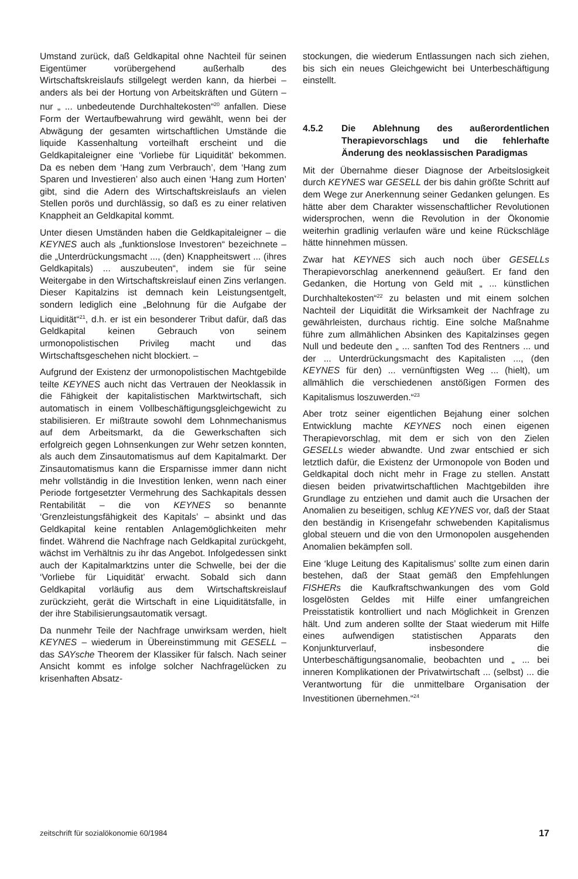Umstand zurück, daß Geldkapital ohne Nachteil für seinen Eigentümer vorübergehend außerhalb des Wirtschaftskreislaufs stillgelegt werden kann, da hierbei – anders als bei der Hortung von Arbeitskräften und Gütern – nur „ ... unbedeutende Durchhaltekosten“<sup>20</sup> anfallen. Diese Form der Wertaufbewahrung wird gewählt, wenn bei der Abwägung der gesamten wirtschaftlichen Umstände die liquide Kassenhaltung vorteilhaft erscheint und die Geldkapitaleigner eine ‘Vorliebe für Liquidität’ bekommen. Da es neben dem ‘Hang zum Verbrauch’, dem ‘Hang zum Sparen und Investieren’ also auch einen ‘Hang zum Horten’ gibt, sind die Adern des Wirtschaftskreislaufs an vielen Stellen porös und durchlässig, so daß es zu einer relativen Knappheit an Geldkapital kommt.
Unter diesen Umständen haben die Geldkapitaleigner – die KEYNES auch als „funktionslose Investoren“ bezeichnete – die „Unterdrückungsmacht ..., (den) Knappheitswert ... (ihres Geldkapitals) ... auszubeuten“, indem sie für seine Weitergabe in den Wirtschaftskreislauf einen Zins verlangen. Dieser Kapitalzins ist demnach kein Leistungsentgelt, sondern lediglich eine „Belohnung für die Aufgabe der Liquidität“<sup>21</sup>, d.h. er ist ein besonderer Tribut dafür, daß das Geldkapital keinen Gebrauch von seinem urmonopolistischen Privileg macht und das Wirtschaftsgeschehen nicht blockiert. –
Aufgrund der Existenz der urmonopolistischen Machtgebilde teilte KEYNES auch nicht das Vertrauen der Neoklassik in die Fähigkeit der kapitalistischen Marktwirtschaft, sich automatisch in einem Vollbeschäftigungsgleichgewicht zu stabilisieren. Er mißtraute sowohl dem Lohnmechanismus auf dem Arbeitsmarkt, da die Gewerkschaften sich erfolgreich gegen Lohnsenkungen zur Wehr setzen konnten, als auch dem Zinsautomatismus auf dem Kapitalmarkt. Der Zinsautomatismus kann die Ersparnisse immer dann nicht mehr vollständig in die Investition lenken, wenn nach einer Periode fortgesetzter Vermehrung des Sachkapitals dessen Rentabilität – die von KEYNES so benannte ‘Grenzleistungsfähigkeit des Kapitals’ – absinkt und das Geldkapital keine rentablen Anlagemöglichkeiten mehr findet. Während die Nachfrage nach Geldkapital zurückgeht, wächst im Verhältnis zu ihr das Angebot. Infolgedessen sinkt auch der Kapitalmarktzins unter die Schwelle, bei der die ‘Vorliebe für Liquidität’ erwacht. Sobald sich dann Geldkapital vorläufig aus dem Wirtschaftskreislauf zurückzieht, gerät die Wirtschaft in eine Liquiditätsfalle, in der ihre Stabilisierungsautomatik versagt.
Da nunmehr Teile der Nachfrage unwirksam werden, hielt KEYNES – wiederum in Übereinstimmung mit GESELL – das SAYsche Theorem der Klassiker für falsch. Nach seiner Ansicht kommt es infolge solcher Nachfragelücken zu krisenhaften Absatz-
stockungen, die wiederum Entlassungen nach sich ziehen, bis sich ein neues Gleichgewicht bei Unterbeschäftigung einstellt.
4.5.2 Die Ablehnung des außerordentlichen Therapievorschlags und die fehlerhafte Änderung des neoklassischen Paradigmas
Mit der Übernahme dieser Diagnose der Arbeitslosigkeit durch KEYNES war GESELL der bis dahin größte Schritt auf dem Wege zur Anerkennung seiner Gedanken gelungen. Es hätte aber dem Charakter wissenschaftlicher Revolutionen widersprochen, wenn die Revolution in der Ökonomie weiterhin gradlinig verlaufen wäre und keine Rückschläge hätte hinnehmen müssen.
Zwar hat KEYNES sich auch noch über GESELLs Therapievorschlag anerkennend geäußert. Er fand den Gedanken, die Hortung von Geld mit „ ... künstlichen Durchhaltekosten“<sup>22</sup> zu belasten und mit einem solchen Nachteil der Liquidität die Wirksamkeit der Nachfrage zu gewährleisten, durchaus richtig. Eine solche Maßnahme führe zum allmählichen Absinken des Kapitalzinses gegen Null und bedeute den „ ... sanften Tod des Rentners ... und der ... Unterdrückungsmacht des Kapitalisten ..., (den KEYNES für den) ... vernünftigsten Weg ... (hielt), um allmählich die verschiedenen anstößigen Formen des Kapitalismus loszuwerden.“<sup>23</sup>
Aber trotz seiner eigentlichen Bejahung einer solchen Entwicklung machte KEYNES noch einen eigenen Therapievorschlag, mit dem er sich von den Zielen GESELLs wieder abwandte. Und zwar entschied er sich letztlich dafür, die Existenz der Urmonopole von Boden und Geldkapital doch nicht mehr in Frage zu stellen. Anstatt diesen beiden privatwirtschaftlichen Machtgebilden ihre Grundlage zu entziehen und damit auch die Ursachen der Anomalien zu beseitigen, schlug KEYNES vor, daß der Staat den beständig in Krisengefahr schwebenden Kapitalismus global steuern und die von den Urmonopolen ausgehenden Anomalien bekämpfen soll.
Eine ‘kluge Leitung des Kapitalismus’ sollte zum einen darin bestehen, daß der Staat gemäß den Empfehlungen FISHERs die Kaufkraftschwankungen des vom Gold losgelösten Geldes mit Hilfe einer umfangreichen Preisstatistik kontrolliert und nach Möglichkeit in Grenzen hält. Und zum anderen sollte der Staat wiederum mit Hilfe eines aufwendigen statistischen Apparats den Konjunkturverlauf, insbesondere die Unterbeschäftigungsanomalie, beobachten und „ ... bei inneren Komplikationen der Privatwirtschaft ... (selbst) ... die Verantwortung für die unmittelbare Organisation der Investitionen übernehmen.“<sup>24</sup>
zeitschrift für sozialökonomie 60/1984 17